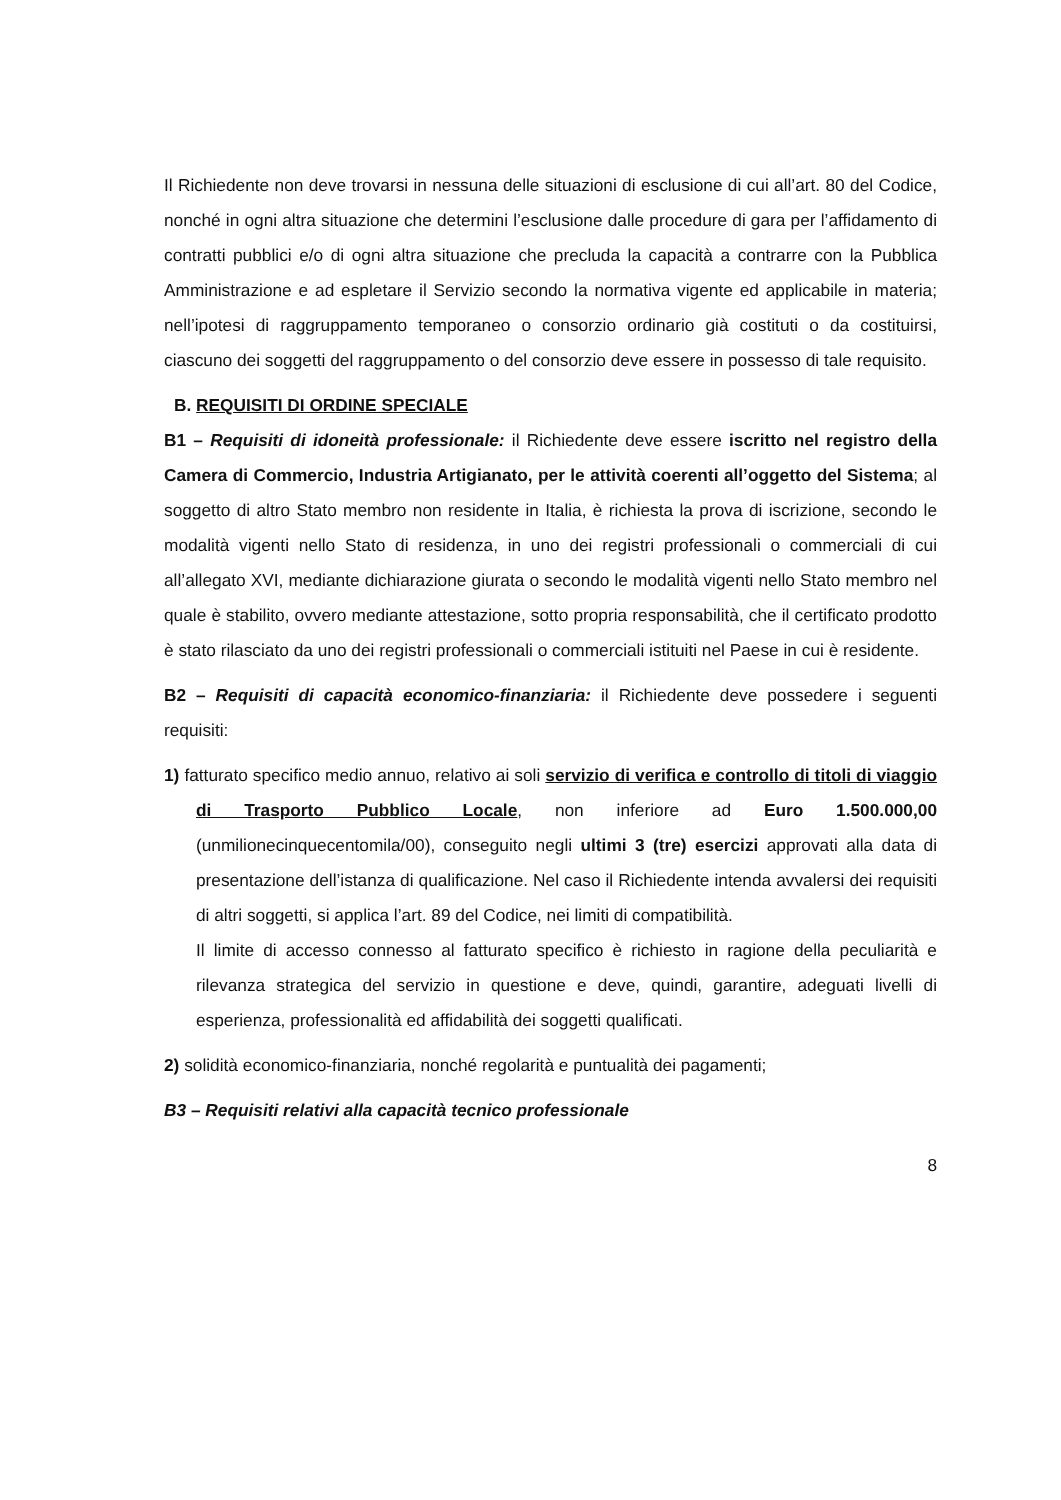Il Richiedente non deve trovarsi in nessuna delle situazioni di esclusione di cui all’art. 80 del Codice, nonché in ogni altra situazione che determini l’esclusione dalle procedure di gara per l’affidamento di contratti pubblici e/o di ogni altra situazione che precluda la capacità a contrarre con la Pubblica Amministrazione e ad espletare il Servizio secondo la normativa vigente ed applicabile in materia; nell’ipotesi di raggruppamento temporaneo o consorzio ordinario già costituti o da costituirsi, ciascuno dei soggetti del raggruppamento o del consorzio deve essere in possesso di tale requisito.
B. REQUISITI DI ORDINE SPECIALE
B1 – Requisiti di idoneità professionale: il Richiedente deve essere iscritto nel registro della Camera di Commercio, Industria Artigianato, per le attività coerenti all’oggetto del Sistema; al soggetto di altro Stato membro non residente in Italia, è richiesta la prova di iscrizione, secondo le modalità vigenti nello Stato di residenza, in uno dei registri professionali o commerciali di cui all’allegato XVI, mediante dichiarazione giurata o secondo le modalità vigenti nello Stato membro nel quale è stabilito, ovvero mediante attestazione, sotto propria responsabilità, che il certificato prodotto è stato rilasciato da uno dei registri professionali o commerciali istituiti nel Paese in cui è residente.
B2 – Requisiti di capacità economico-finanziaria: il Richiedente deve possedere i seguenti requisiti:
1) fatturato specifico medio annuo, relativo ai soli servizio di verifica e controllo di titoli di viaggio di Trasporto Pubblico Locale, non inferiore ad Euro 1.500.000,00 (unmilionecinquecentomila/00), conseguito negli ultimi 3 (tre) esercizi approvati alla data di presentazione dell’istanza di qualificazione. Nel caso il Richiedente intenda avvalersi dei requisiti di altri soggetti, si applica l’art. 89 del Codice, nei limiti di compatibilità.
Il limite di accesso connesso al fatturato specifico è richiesto in ragione della peculiarità e rilevanza strategica del servizio in questione e deve, quindi, garantire, adeguati livelli di esperienza, professionalità ed affidabilità dei soggetti qualificati.
2) solidità economico-finanziaria, nonché regolarità e puntualità dei pagamenti;
B3 – Requisiti relativi alla capacità tecnico professionale
8